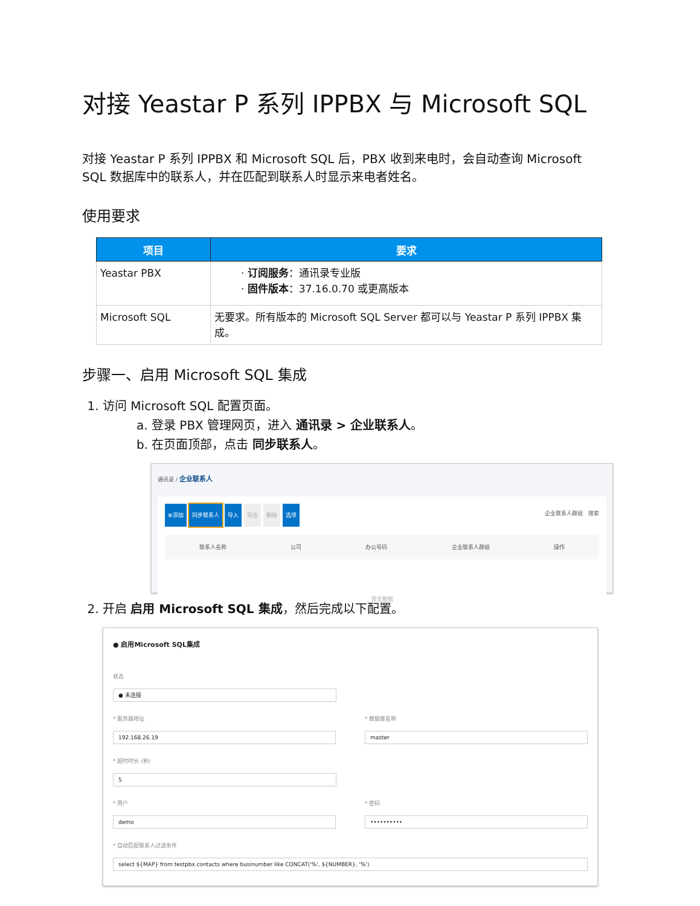对接 Yeastar P 系列 IPPBX 与 Microsoft SQL
对接 Yeastar P 系列 IPPBX 和 Microsoft SQL 后，PBX 收到来电时，会自动查询 Microsoft SQL 数据库中的联系人，并在匹配到联系人时显示来电者姓名。
使用要求
| 项目 | 要求 |
| --- | --- |
| Yeastar PBX | · 订阅服务 ：通讯录专业版 · 固件版本 ：37.16.0.70 或更高版本 |
| Microsoft SQL | 无要求。所有版本的 Microsoft SQL Server 都可以与 Yeastar P 系列 IPPBX 集成。 |
步骤一、启用 Microsoft SQL 集成
1. 访问 Microsoft SQL 配置页面。
a. 登录 PBX 管理网页，进入 通讯录 > 企业联系人。
b. 在页面顶部，点击 同步联系人。
通讯录 / 企业联系人
⊕添加 同步联系人 导入 导出 删除 选项 企业联系人群组 搜索
联系人名称 公司 办公号码 企业联系人群组 操作
暂无数据
2. 开启 启用 Microsoft SQL 集成，然后完成以下配置。
● 启用Microsoft SQL集成
状态
● 未连接
* 服务器地址
192.168.26.19
* 数据库名称
master
* 超时时长 (秒)
5
* 用户
demo
* 密码
••••••••••
* 自动匹配联系人过滤条件
select ${MAP} from testpbx.contacts where businumber like CONCAT('%', ${NUMBER}, '%')